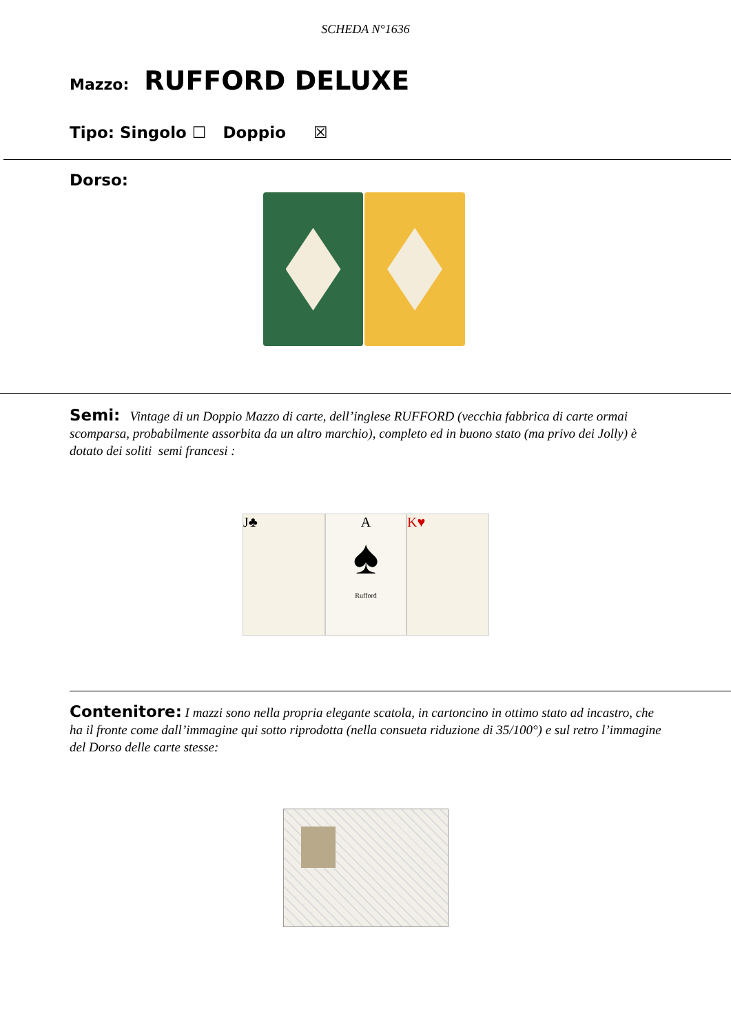SCHEDA N°1636
Mazzo: RUFFORD DELUXE
Tipo: Singolo ☐ Doppio ☒
Dorso:
Semi: Vintage di un Doppio Mazzo di carte, dell’inglese RUFFORD (vecchia fabbrica di carte ormai scomparsa, probabilmente assorbita da un altro marchio), completo ed in buono stato (ma privo dei Jolly) è dotato dei soliti semi francesi :
J♣ A
♠
Rufford
K♥
Contenitore: I mazzi sono nella propria elegante scatola, in cartoncino in ottimo stato ad incastro, che ha il fronte come dall’immagine qui sotto riprodotta (nella consueta riduzione di 35/100°) e sul retro l’immagine del Dorso delle carte stesse: